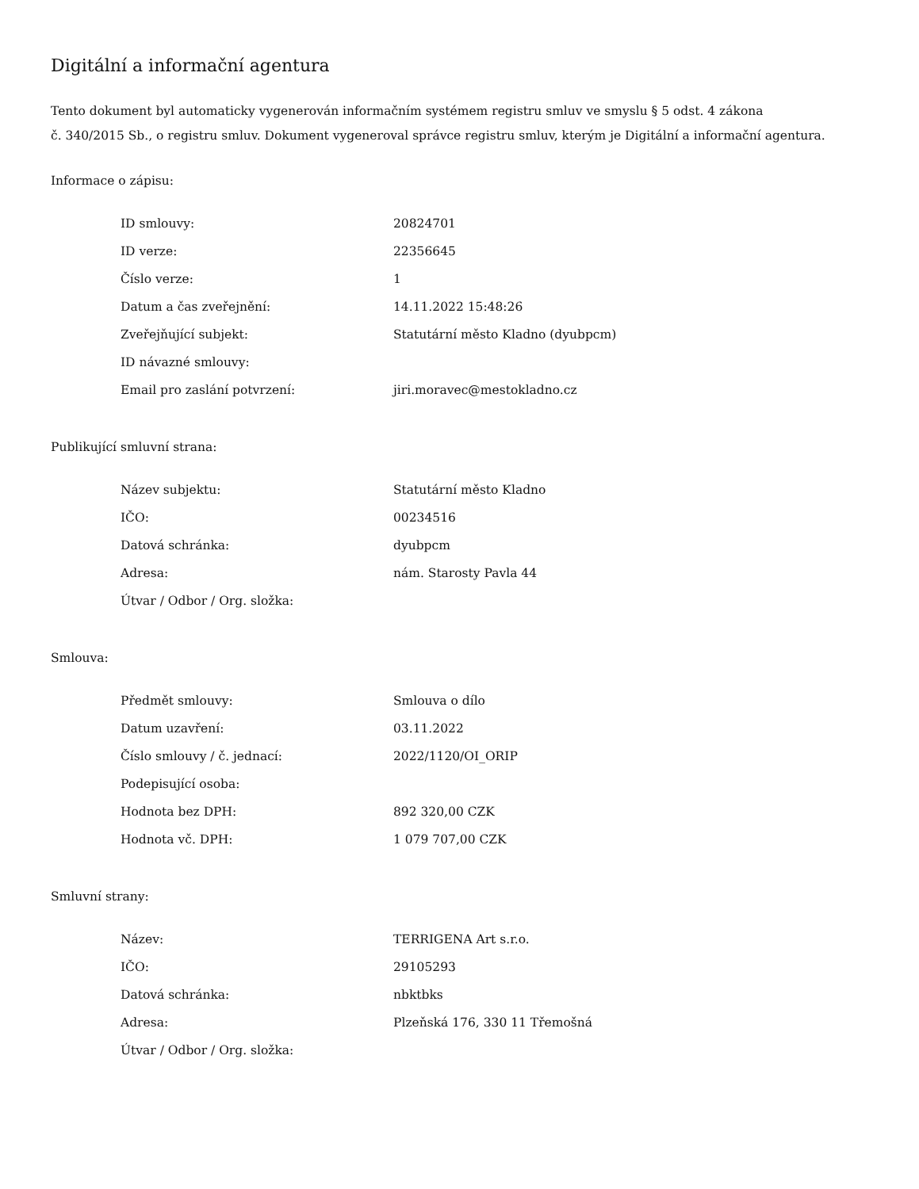Digitální a informační agentura
Tento dokument byl automaticky vygenerován informačním systémem registru smluv ve smyslu § 5 odst. 4 zákona
č. 340/2015 Sb., o registru smluv. Dokument vygeneroval správce registru smluv, kterým je Digitální a informační agentura.
Informace o zápisu:
| ID smlouvy: | 20824701 |
| ID verze: | 22356645 |
| Číslo verze: | 1 |
| Datum a čas zveřejnění: | 14.11.2022 15:48:26 |
| Zveřejňující subjekt: | Statutární město Kladno (dyubpcm) |
| ID návazné smlouvy: | |
| Email pro zaslání potvrzení: | jiri.moravec@mestokladno.cz |
Publikující smluvní strana:
| Název subjektu: | Statutární město Kladno |
| IČO: | 00234516 |
| Datová schránka: | dyubpcm |
| Adresa: | nám. Starosty Pavla 44 |
| Útvar / Odbor / Org. složka: | |
Smlouva:
| Předmět smlouvy: | Smlouva o dílo |
| Datum uzavření: | 03.11.2022 |
| Číslo smlouvy / č. jednací: | 2022/1120/OI_ORIP |
| Podepisující osoba: | |
| Hodnota bez DPH: | 892 320,00 CZK |
| Hodnota vč. DPH: | 1 079 707,00 CZK |
Smluvní strany:
| Název: | TERRIGENA Art s.r.o. |
| IČO: | 29105293 |
| Datová schránka: | nbktbks |
| Adresa: | Plzeňská 176, 330 11 Třemošná |
| Útvar / Odbor / Org. složka: | |